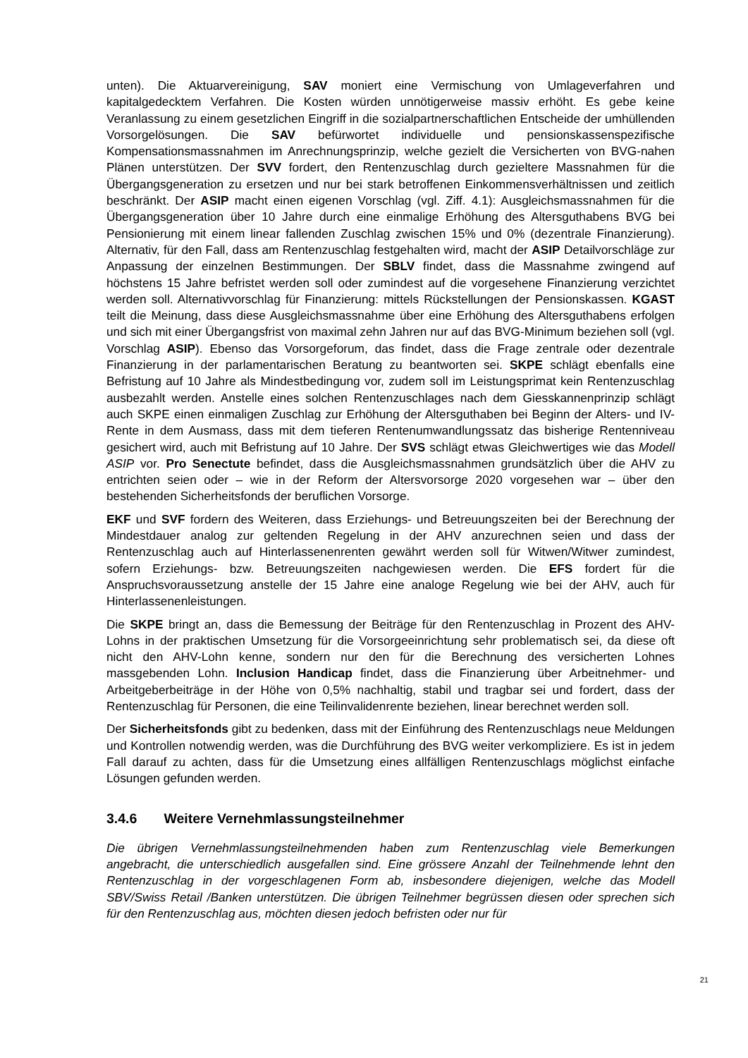unten). Die Aktuarvereinigung, SAV moniert eine Vermischung von Umlageverfahren und kapitalgedecktem Verfahren. Die Kosten würden unnötigerweise massiv erhöht. Es gebe keine Veranlassung zu einem gesetzlichen Eingriff in die sozialpartnerschaftlichen Entscheide der umhüllenden Vorsorgelösungen. Die SAV befürwortet individuelle und pensionskassenspezifische Kompensationsmassnahmen im Anrechnungsprinzip, welche gezielt die Versicherten von BVG-nahen Plänen unterstützen. Der SVV fordert, den Rentenzuschlag durch gezieltere Massnahmen für die Übergangsgeneration zu ersetzen und nur bei stark betroffenen Einkommensverhältnissen und zeitlich beschränkt. Der ASIP macht einen eigenen Vorschlag (vgl. Ziff. 4.1): Ausgleichsmassnahmen für die Übergangsgeneration über 10 Jahre durch eine einmalige Erhöhung des Altersguthabens BVG bei Pensionierung mit einem linear fallenden Zuschlag zwischen 15% und 0% (dezentrale Finanzierung). Alternativ, für den Fall, dass am Rentenzuschlag festgehalten wird, macht der ASIP Detailvorschläge zur Anpassung der einzelnen Bestimmungen. Der SBLV findet, dass die Massnahme zwingend auf höchstens 15 Jahre befristet werden soll oder zumindest auf die vorgesehene Finanzierung verzichtet werden soll. Alternativvorschlag für Finanzierung: mittels Rückstellungen der Pensionskassen. KGAST teilt die Meinung, dass diese Ausgleichsmassnahme über eine Erhöhung des Altersguthabens erfolgen und sich mit einer Übergangsfrist von maximal zehn Jahren nur auf das BVG-Minimum beziehen soll (vgl. Vorschlag ASIP). Ebenso das Vorsorgeforum, das findet, dass die Frage zentrale oder dezentrale Finanzierung in der parlamentarischen Beratung zu beantworten sei. SKPE schlägt ebenfalls eine Befristung auf 10 Jahre als Mindestbedingung vor, zudem soll im Leistungsprimat kein Rentenzuschlag ausbezahlt werden. Anstelle eines solchen Rentenzuschlages nach dem Giesskannenprinzip schlägt auch SKPE einen einmaligen Zuschlag zur Erhöhung der Altersguthaben bei Beginn der Alters- und IV-Rente in dem Ausmass, dass mit dem tieferen Rentenumwandlungssatz das bisherige Rentenniveau gesichert wird, auch mit Befristung auf 10 Jahre. Der SVS schlägt etwas Gleichwertiges wie das Modell ASIP vor. Pro Senectute befindet, dass die Ausgleichsmassnahmen grundsätzlich über die AHV zu entrichten seien oder – wie in der Reform der Altersvorsorge 2020 vorgesehen war – über den bestehenden Sicherheitsfonds der beruflichen Vorsorge.
EKF und SVF fordern des Weiteren, dass Erziehungs- und Betreuungszeiten bei der Berechnung der Mindestdauer analog zur geltenden Regelung in der AHV anzurechnen seien und dass der Rentenzuschlag auch auf Hinterlassenenrenten gewährt werden soll für Witwen/Witwer zumindest, sofern Erziehungs- bzw. Betreuungszeiten nachgewiesen werden. Die EFS fordert für die Anspruchsvoraussetzung anstelle der 15 Jahre eine analoge Regelung wie bei der AHV, auch für Hinterlassenenleistungen.
Die SKPE bringt an, dass die Bemessung der Beiträge für den Rentenzuschlag in Prozent des AHV-Lohns in der praktischen Umsetzung für die Vorsorgeeinrichtung sehr problematisch sei, da diese oft nicht den AHV-Lohn kenne, sondern nur den für die Berechnung des versicherten Lohnes massgebenden Lohn. Inclusion Handicap findet, dass die Finanzierung über Arbeitnehmer- und Arbeitgeberbeiträge in der Höhe von 0,5% nachhaltig, stabil und tragbar sei und fordert, dass der Rentenzuschlag für Personen, die eine Teilinvalidenrente beziehen, linear berechnet werden soll.
Der Sicherheitsfonds gibt zu bedenken, dass mit der Einführung des Rentenzuschlags neue Meldungen und Kontrollen notwendig werden, was die Durchführung des BVG weiter verkompliziere. Es ist in jedem Fall darauf zu achten, dass für die Umsetzung eines allfälligen Rentenzuschlags möglichst einfache Lösungen gefunden werden.
3.4.6 Weitere Vernehmlassungsteilnehmer
Die übrigen Vernehmlassungsteilnehmenden haben zum Rentenzuschlag viele Bemerkungen angebracht, die unterschiedlich ausgefallen sind. Eine grössere Anzahl der Teilnehmende lehnt den Rentenzuschlag in der vorgeschlagenen Form ab, insbesondere diejenigen, welche das Modell SBV/Swiss Retail /Banken unterstützen. Die übrigen Teilnehmer begrüssen diesen oder sprechen sich für den Rentenzuschlag aus, möchten diesen jedoch befristen oder nur für
21